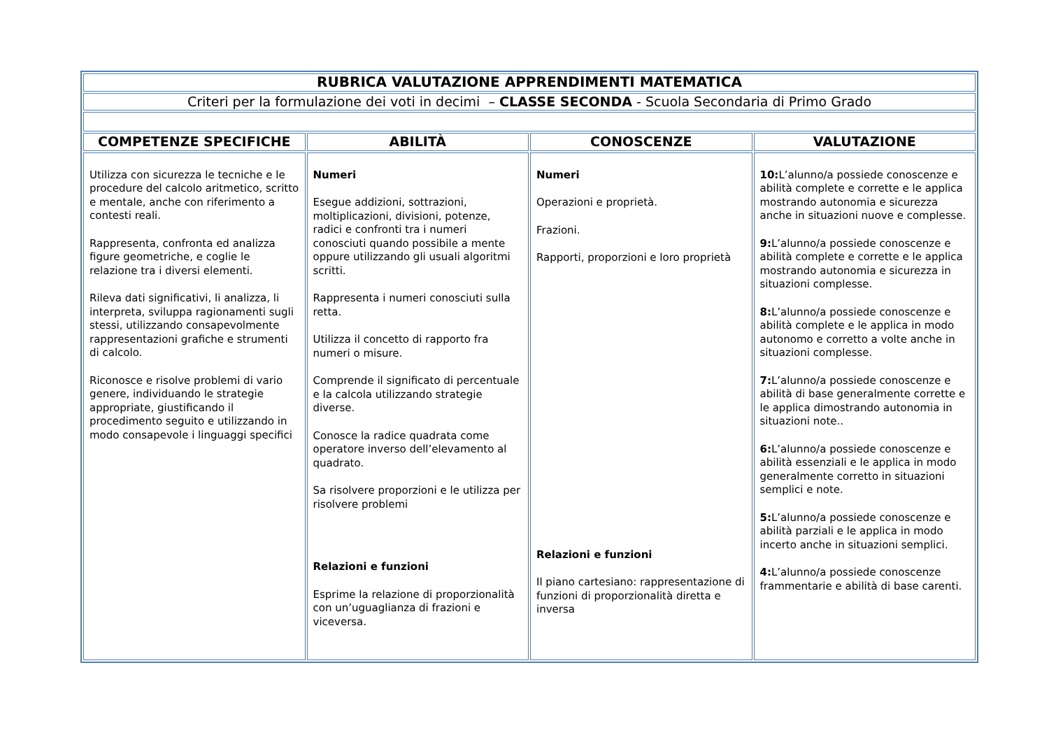| RUBRICA VALUTAZIONE APPRENDIMENTI MATEMATICA | | | |
| Criteri per la formulazione dei voti in decimi – CLASSE SECONDA - Scuola Secondaria di Primo Grado | | | |
| COMPETENZE SPECIFICHE | ABILITÀ | CONOSCENZE | VALUTAZIONE |
| Utilizza con sicurezza le tecniche e le procedure del calcolo aritmetico, scritto e mentale, anche con riferimento a contesti reali. Rappresenta, confronta ed analizza figure geometriche, e coglie le relazione tra i diversi elementi. Rileva dati significativi, li analizza, li interpreta, sviluppa ragionamenti sugli stessi, utilizzando consapevolmente rappresentazioni grafiche e strumenti di calcolo. Riconosce e risolve problemi di vario genere, individuando le strategie appropriate, giustificando il procedimento seguito e utilizzando in modo consapevole i linguaggi specifici | Numeri Esegue addizioni, sottrazioni, moltiplicazioni, divisioni, potenze, radici e confronti tra i numeri conosciuti quando possibile a mente oppure utilizzando gli usuali algoritmi scritti. Rappresenta i numeri conosciuti sulla retta. Utilizza il concetto di rapporto fra numeri o misure. Comprende il significato di percentuale e la calcola utilizzando strategie diverse. Conosce la radice quadrata come operatore inverso dell’elevamento al quadrato. Sa risolvere proporzioni e le utilizza per risolvere problemi Relazioni e funzioni Esprime la relazione di proporzionalità con un’uguaglianza di frazioni e viceversa. | Numeri Operazioni e proprietà. Frazioni. Rapporti, proporzioni e loro proprietà Relazioni e funzioni Il piano cartesiano: rappresentazione di funzioni di proporzionalità diretta e inversa | 10: L’alunno/a possiede conoscenze e abilità complete e corrette e le applica mostrando autonomia e sicurezza anche in situazioni nuove e complesse. 9: L’alunno/a possiede conoscenze e abilità complete e corrette e le applica mostrando autonomia e sicurezza in situazioni complesse. 8: L’alunno/a possiede conoscenze e abilità complete e le applica in modo autonomo e corretto a volte anche in situazioni complesse. 7: L’alunno/a possiede conoscenze e abilità di base generalmente corrette e le applica dimostrando autonomia in situazioni note.. 6: L’alunno/a possiede conoscenze e abilità essenziali e le applica in modo generalmente corretto in situazioni semplici e note. 5: L’alunno/a possiede conoscenze e abilità parziali e le applica in modo incerto anche in situazioni semplici. 4: L’alunno/a possiede conoscenze frammentarie e abilità di base carenti. |